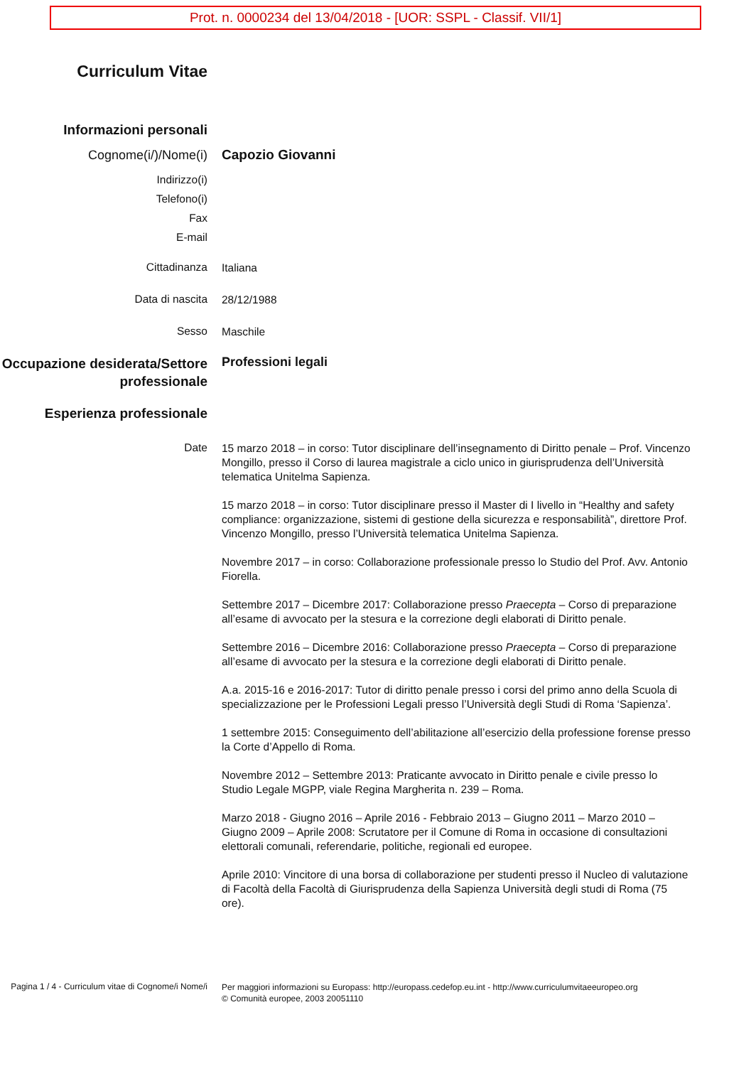Prot. n. 0000234 del 13/04/2018 - [UOR: SSPL - Classif. VII/1]
Curriculum Vitae
Informazioni personali
Cognome(i/)/Nome(i)
Capozio Giovanni
Indirizzo(i)
Telefono(i)
Fax
E-mail
Cittadinanza
Italiana
Data di nascita
28/12/1988
Sesso
Maschile
Occupazione desiderata/Settore professionale
Professioni legali
Esperienza professionale
Date
15 marzo 2018 – in corso: Tutor disciplinare dell’insegnamento di Diritto penale – Prof. Vincenzo Mongillo, presso il Corso di laurea magistrale a ciclo unico in giurisprudenza dell’Università telematica Unitelma Sapienza.
15 marzo 2018 – in corso: Tutor disciplinare presso il Master di I livello in “Healthy and safety compliance: organizzazione, sistemi di gestione della sicurezza e responsabilità”, direttore Prof. Vincenzo Mongillo, presso l’Università telematica Unitelma Sapienza.
Novembre 2017 – in corso: Collaborazione professionale presso lo Studio del Prof. Avv. Antonio Fiorella.
Settembre 2017 – Dicembre 2017: Collaborazione presso Praecepta – Corso di preparazione all’esame di avvocato per la stesura e la correzione degli elaborati di Diritto penale.
Settembre 2016 – Dicembre 2016: Collaborazione presso Praecepta – Corso di preparazione all’esame di avvocato per la stesura e la correzione degli elaborati di Diritto penale.
A.a. 2015-16 e 2016-2017: Tutor di diritto penale presso i corsi del primo anno della Scuola di specializzazione per le Professioni Legali presso l’Università degli Studi di Roma ‘Sapienza’.
1 settembre 2015: Conseguimento dell’abilitazione all’esercizio della professione forense presso la Corte d’Appello di Roma.
Novembre 2012 – Settembre 2013: Praticante avvocato in Diritto penale e civile presso lo Studio Legale MGPP, viale Regina Margherita n. 239 – Roma.
Marzo 2018 - Giugno 2016 – Aprile 2016 - Febbraio 2013 – Giugno 2011 – Marzo 2010 – Giugno 2009 – Aprile 2008: Scrutatore per il Comune di Roma in occasione di consultazioni elettorali comunali, referendarie, politiche, regionali ed europee.
Aprile 2010: Vincitore di una borsa di collaborazione per studenti presso il Nucleo di valutazione di Facoltà della Facoltà di Giurisprudenza della Sapienza Università degli studi di Roma (75 ore).
Pagina 1 / 4 - Curriculum vitae di Cognome/i Nome/i
Per maggiori informazioni su Europass: http://europass.cedefop.eu.int - http://www.curriculumvitaeeuropeo.org
© Comunità europee, 2003 20051110